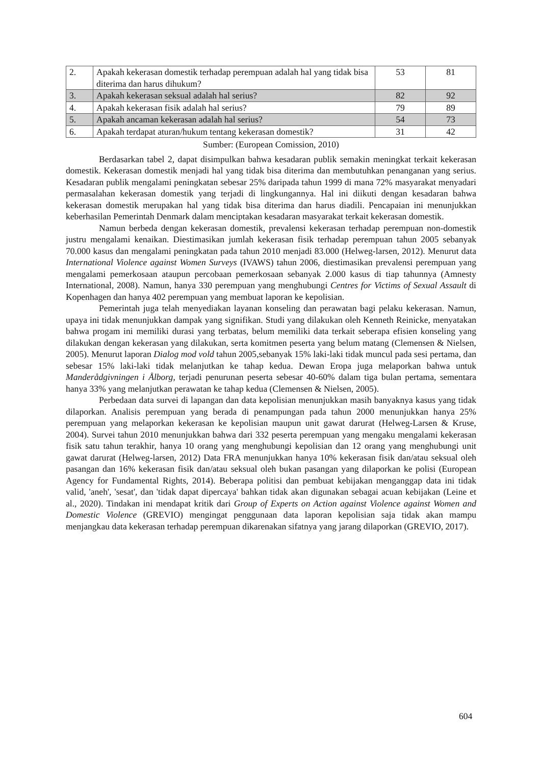| 2. | Apakah kekerasan domestik terhadap perempuan adalah hal yang tidak bisa diterima dan harus dihukum? | 53 | 81 |
| 3. | Apakah kekerasan seksual adalah hal serius? | 82 | 92 |
| 4. | Apakah kekerasan fisik adalah hal serius? | 79 | 89 |
| 5. | Apakah ancaman kekerasan adalah hal serius? | 54 | 73 |
| 6. | Apakah terdapat aturan/hukum tentang kekerasan domestik? | 31 | 42 |
Sumber: (European Comission, 2010)
Berdasarkan tabel 2, dapat disimpulkan bahwa kesadaran publik semakin meningkat terkait kekerasan domestik. Kekerasan domestik menjadi hal yang tidak bisa diterima dan membutuhkan penanganan yang serius. Kesadaran publik mengalami peningkatan sebesar 25% daripada tahun 1999 di mana 72% masyarakat menyadari permasalahan kekerasan domestik yang terjadi di lingkungannya. Hal ini diikuti dengan kesadaran bahwa kekerasan domestik merupakan hal yang tidak bisa diterima dan harus diadili. Pencapaian ini menunjukkan keberhasilan Pemerintah Denmark dalam menciptakan kesadaran masyarakat terkait kekerasan domestik.
Namun berbeda dengan kekerasan domestik, prevalensi kekerasan terhadap perempuan non-domestik justru mengalami kenaikan. Diestimasikan jumlah kekerasan fisik terhadap perempuan tahun 2005 sebanyak 70.000 kasus dan mengalami peningkatan pada tahun 2010 menjadi 83.000 (Helweg-larsen, 2012). Menurut data International Violence against Women Surveys (IVAWS) tahun 2006, diestimasikan prevalensi perempuan yang mengalami pemerkosaan ataupun percobaan pemerkosaan sebanyak 2.000 kasus di tiap tahunnya (Amnesty International, 2008). Namun, hanya 330 perempuan yang menghubungi Centres for Victims of Sexual Assault di Kopenhagen dan hanya 402 perempuan yang membuat laporan ke kepolisian.
Pemerintah juga telah menyediakan layanan konseling dan perawatan bagi pelaku kekerasan. Namun, upaya ini tidak menunjukkan dampak yang signifikan. Studi yang dilakukan oleh Kenneth Reinicke, menyatakan bahwa progam ini memiliki durasi yang terbatas, belum memiliki data terkait seberapa efisien konseling yang dilakukan dengan kekerasan yang dilakukan, serta komitmen peserta yang belum matang (Clemensen & Nielsen, 2005). Menurut laporan Dialog mod vold tahun 2005,sebanyak 15% laki-laki tidak muncul pada sesi pertama, dan sebesar 15% laki-laki tidak melanjutkan ke tahap kedua. Dewan Eropa juga melaporkan bahwa untuk Manderådgivningen i Ålborg, terjadi penurunan peserta sebesar 40-60% dalam tiga bulan pertama, sementara hanya 33% yang melanjutkan perawatan ke tahap kedua (Clemensen & Nielsen, 2005).
Perbedaan data survei di lapangan dan data kepolisian menunjukkan masih banyaknya kasus yang tidak dilaporkan. Analisis perempuan yang berada di penampungan pada tahun 2000 menunjukkan hanya 25% perempuan yang melaporkan kekerasan ke kepolisian maupun unit gawat darurat (Helweg-Larsen & Kruse, 2004). Survei tahun 2010 menunjukkan bahwa dari 332 peserta perempuan yang mengaku mengalami kekerasan fisik satu tahun terakhir, hanya 10 orang yang menghubungi kepolisian dan 12 orang yang menghubungi unit gawat darurat (Helweg-larsen, 2012) Data FRA menunjukkan hanya 10% kekerasan fisik dan/atau seksual oleh pasangan dan 16% kekerasan fisik dan/atau seksual oleh bukan pasangan yang dilaporkan ke polisi (European Agency for Fundamental Rights, 2014). Beberapa politisi dan pembuat kebijakan menganggap data ini tidak valid, 'aneh', 'sesat', dan 'tidak dapat dipercaya' bahkan tidak akan digunakan sebagai acuan kebijakan (Leine et al., 2020). Tindakan ini mendapat kritik dari Group of Experts on Action against Violence against Women and Domestic Violence (GREVIO) mengingat penggunaan data laporan kepolisian saja tidak akan mampu menjangkau data kekerasan terhadap perempuan dikarenakan sifatnya yang jarang dilaporkan (GREVIO, 2017).
604